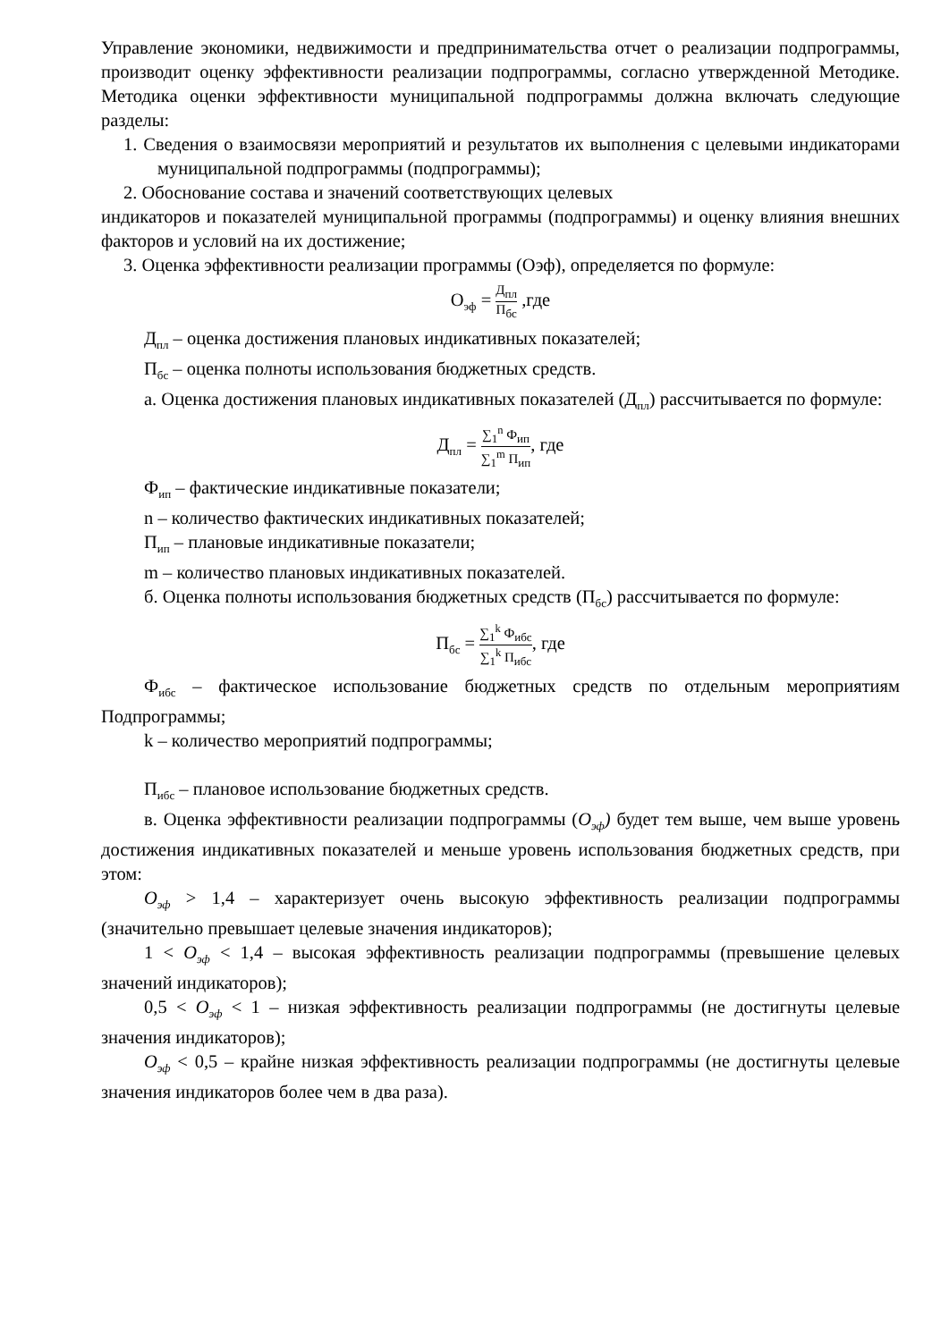Управление экономики, недвижимости и предпринимательства отчет о реализации подпрограммы, производит оценку эффективности реализации подпрограммы, согласно утвержденной Методике. Методика оценки эффективности муниципальной подпрограммы должна включать следующие разделы:
1. Сведения о взаимосвязи мероприятий и результатов их выполнения с целевыми индикаторами муниципальной подпрограммы (подпрограммы);
2. Обоснование состава и значений соответствующих целевых
индикаторов и показателей муниципальной программы (подпрограммы) и оценку влияния внешних факторов и условий на их достижение;
3. Оценка эффективности реализации программы (Оэф), определяется по формуле:
О<sub>эф</sub> = Д<sub>пл</sub> П<sub>бс</sub> ,где
Д<sub>пл</sub> – оценка достижения плановых индикативных показателей;
П<sub>бс</sub> – оценка полноты использования бюджетных средств.
а. Оценка достижения плановых индикативных показателей (Д<sub>пл</sub>) рассчитывается по формуле:
Д<sub>пл</sub> = ∑<sub>1</sub><sup>n</sup> Ф<sub>ип</sub> ∑<sub>1</sub><sup>m</sup> П<sub>ип</sub>, где
Ф<sub>ип</sub> – фактические индикативные показатели;
n – количество фактических индикативных показателей;
П<sub>ип</sub> – плановые индикативные показатели;
m – количество плановых индикативных показателей.
б. Оценка полноты использования бюджетных средств (П<sub>бс</sub>) рассчитывается по формуле:
П<sub>бс</sub> = ∑<sub>1</sub><sup>k</sup> Ф<sub>ибс</sub> ∑<sub>1</sub><sup>k</sup> П<sub>ибс</sub>, где
Ф<sub>ибс</sub> – фактическое использование бюджетных средств по отдельным мероприятиям Подпрограммы;
k – количество мероприятий подпрограммы;
П<sub>ибс</sub> – плановое использование бюджетных средств.
в. Оценка эффективности реализации подпрограммы (О<sub>эф</sub>) будет тем выше, чем выше уровень достижения индикативных показателей и меньше уровень использования бюджетных средств, при этом:
О<sub>эф</sub> > 1,4 – характеризует очень высокую эффективность реализации подпрограммы (значительно превышает целевые значения индикаторов);
1 < О<sub>эф</sub> < 1,4 – высокая эффективность реализации подпрограммы (превышение целевых значений индикаторов);
0,5 < О<sub>эф</sub> < 1 – низкая эффективность реализации подпрограммы (не достигнуты целевые значения индикаторов);
О<sub>эф</sub> < 0,5 – крайне низкая эффективность реализации подпрограммы (не достигнуты целевые значения индикаторов более чем в два раза).